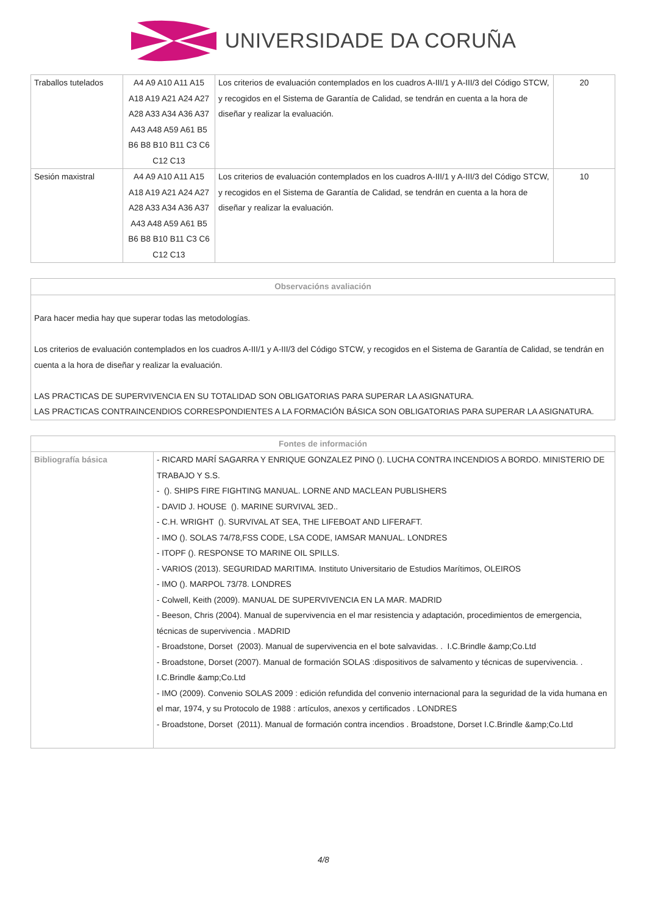UNIVERSIDADE DA CORUÑA
| Traballos tutelados | A4 A9 A10 A11 A15 A18 A19 A21 A24 A27 A28 A33 A34 A36 A37 A43 A48 A59 A61 B5 B6 B8 B10 B11 C3 C6 C12 C13 | Los criterios de evaluación contemplados en los cuadros A-III/1 y A-III/3 del Código STCW, y recogidos en el Sistema de Garantía de Calidad, se tendrán en cuenta a la hora de diseñar y realizar la evaluación. | 20 |
| Sesión maxistral | A4 A9 A10 A11 A15 A18 A19 A21 A24 A27 A28 A33 A34 A36 A37 A43 A48 A59 A61 B5 B6 B8 B10 B11 C3 C6 C12 C13 | Los criterios de evaluación contemplados en los cuadros A-III/1 y A-III/3 del Código STCW, y recogidos en el Sistema de Garantía de Calidad, se tendrán en cuenta a la hora de diseñar y realizar la evaluación. | 10 |
| Observacións avaliación |
| --- |
| Para hacer media hay que superar todas las metodologías. Los criterios de evaluación contemplados en los cuadros A-III/1 y A-III/3 del Código STCW, y recogidos en el Sistema de Garantía de Calidad, se tendrán en cuenta a la hora de diseñar y realizar la evaluación. LAS PRACTICAS DE SUPERVIVENCIA EN SU TOTALIDAD SON OBLIGATORIAS PARA SUPERAR LA ASIGNATURA. LAS PRACTICAS CONTRAINCENDIOS CORRESPONDIENTES A LA FORMACIÓN BÁSICA SON OBLIGATORIAS PARA SUPERAR LA ASIGNATURA. |
| Fontes de información | |
| --- | --- |
| Bibliografía básica | - RICARD MARÍ SAGARRA Y ENRIQUE GONZALEZ PINO (). LUCHA CONTRA INCENDIOS A BORDO. MINISTERIO DE TRABAJO Y S.S. - (). SHIPS FIRE FIGHTING MANUAL. LORNE AND MACLEAN PUBLISHERS - DAVID J. HOUSE (). MARINE SURVIVAL 3ED.. - C.H. WRIGHT (). SURVIVAL AT SEA, THE LIFEBOAT AND LIFERAFT. - IMO (). SOLAS 74/78,FSS CODE, LSA CODE, IAMSAR MANUAL. LONDRES - ITOPF (). RESPONSE TO MARINE OIL SPILLS. - VARIOS (2013). SEGURIDAD MARITIMA. Instituto Universitario de Estudios Marítimos, OLEIROS - IMO (). MARPOL 73/78. LONDRES - Colwell, Keith (2009). MANUAL DE SUPERVIVENCIA EN LA MAR. MADRID - Beeson, Chris (2004). Manual de supervivencia en el mar resistencia y adaptación, procedimientos de emergencia, técnicas de supervivencia . MADRID - Broadstone, Dorset (2003). Manual de supervivencia en el bote salvavidas. . I.C.Brindle &amp;Co.Ltd - Broadstone, Dorset (2007). Manual de formación SOLAS :dispositivos de salvamento y técnicas de supervivencia. . I.C.Brindle &amp;Co.Ltd - IMO (2009). Convenio SOLAS 2009 : edición refundida del convenio internacional para la seguridad de la vida humana en el mar, 1974, y su Protocolo de 1988 : artículos, anexos y certificados . LONDRES - Broadstone, Dorset (2011). Manual de formación contra incendios . Broadstone, Dorset I.C.Brindle &amp;Co.Ltd |
4/8